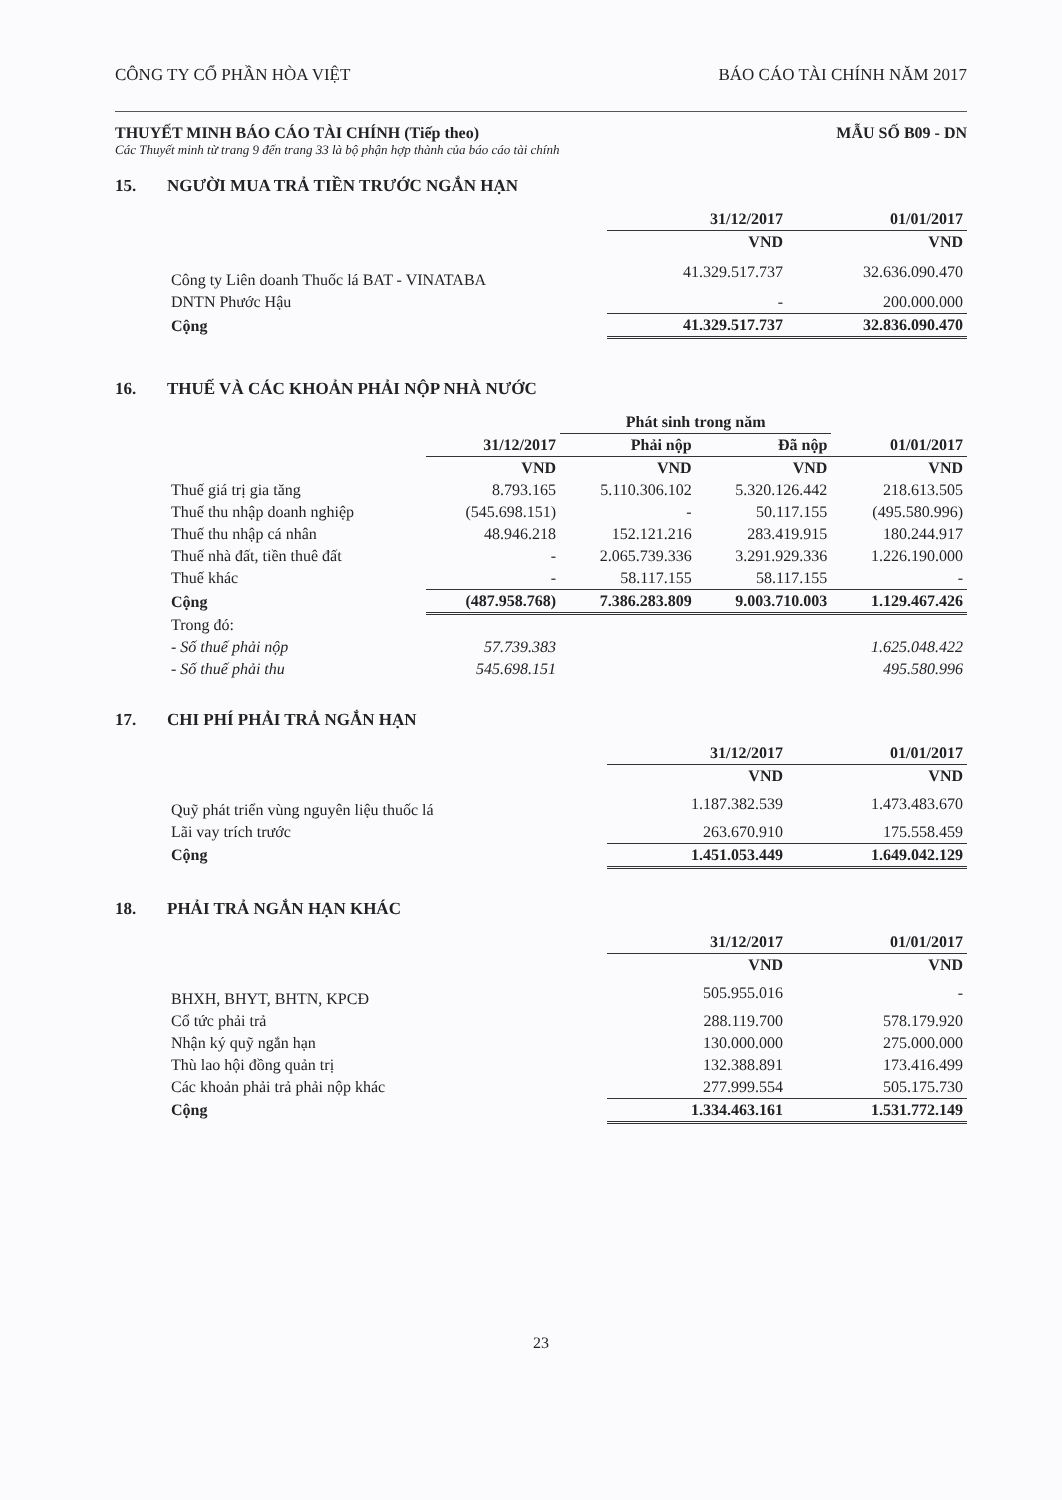CÔNG TY CỔ PHẦN HÒA VIỆT BÁO CÁO TÀI CHÍNH NĂM 2017
THUYẾT MINH BÁO CÁO TÀI CHÍNH (Tiếp theo) MẪU SỐ B09 - DN
Các Thuyết minh từ trang 9 đến trang 33 là bộ phận hợp thành của báo cáo tài chính
15. NGƯỜI MUA TRẢ TIỀN TRƯỚC NGẮN HẠN
| | 31/12/2017 | 01/01/2017 |
| | VND | VND |
| Công ty Liên doanh Thuốc lá BAT - VINATABA | 41.329.517.737 | 32.636.090.470 |
| DNTN Phước Hậu | - | 200.000.000 |
| Cộng | 41.329.517.737 | 32.836.090.470 |
16. THUẾ VÀ CÁC KHOẢN PHẢI NỘP NHÀ NƯỚC
| | | Phát sinh trong năm | | |
| | 31/12/2017 | Phải nộp | Đã nộp | 01/01/2017 |
| | VND | VND | VND | VND |
| Thuế giá trị gia tăng | 8.793.165 | 5.110.306.102 | 5.320.126.442 | 218.613.505 |
| Thuế thu nhập doanh nghiệp | (545.698.151) | - | 50.117.155 | (495.580.996) |
| Thuế thu nhập cá nhân | 48.946.218 | 152.121.216 | 283.419.915 | 180.244.917 |
| Thuế nhà đất, tiền thuê đất | - | 2.065.739.336 | 3.291.929.336 | 1.226.190.000 |
| Thuế khác | - | 58.117.155 | 58.117.155 | - |
| Cộng | (487.958.768) | 7.386.283.809 | 9.003.710.003 | 1.129.467.426 |
| Trong đó: | | | | |
| - Số thuế phải nộp | 57.739.383 | | | 1.625.048.422 |
| - Số thuế phải thu | 545.698.151 | | | 495.580.996 |
17. CHI PHÍ PHẢI TRẢ NGẮN HẠN
| | 31/12/2017 | 01/01/2017 |
| | VND | VND |
| Quỹ phát triển vùng nguyên liệu thuốc lá | 1.187.382.539 | 1.473.483.670 |
| Lãi vay trích trước | 263.670.910 | 175.558.459 |
| Cộng | 1.451.053.449 | 1.649.042.129 |
18. PHẢI TRẢ NGẮN HẠN KHÁC
| | 31/12/2017 | 01/01/2017 |
| | VND | VND |
| BHXH, BHYT, BHTN, KPCĐ | 505.955.016 | - |
| Cổ tức phải trả | 288.119.700 | 578.179.920 |
| Nhận ký quỹ ngắn hạn | 130.000.000 | 275.000.000 |
| Thù lao hội đồng quản trị | 132.388.891 | 173.416.499 |
| Các khoản phải trả phải nộp khác | 277.999.554 | 505.175.730 |
| Cộng | 1.334.463.161 | 1.531.772.149 |
23